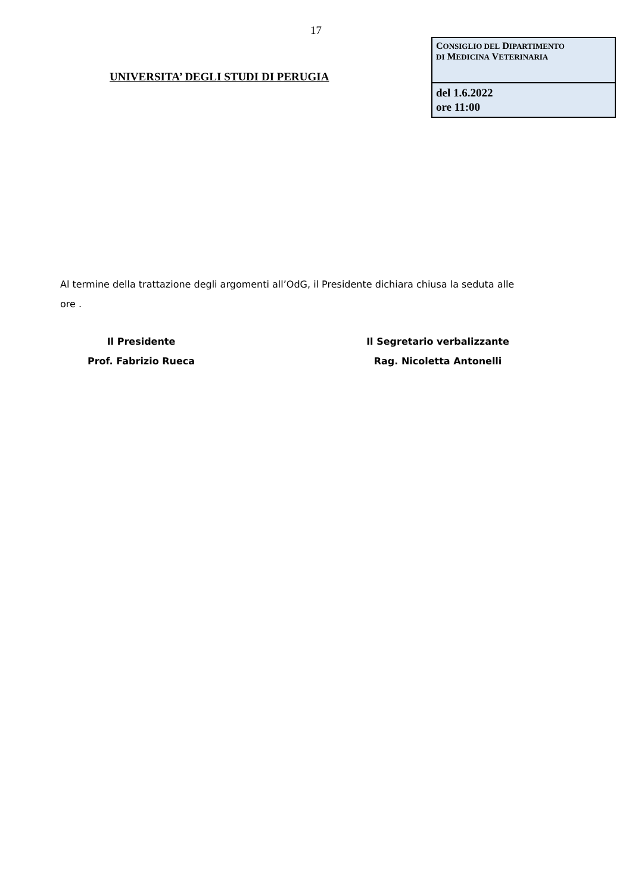17
UNIVERSITA’ DEGLI STUDI DI PERUGIA
| C ONSIGLIO DEL D IPARTIMENTO DI M EDICINA V ETERINARIA |
| del 1.6.2022 ore 11:00 |
Al termine della trattazione degli argomenti all’OdG, il Presidente dichiara chiusa la seduta alle ore .
Il Presidente
Prof. Fabrizio Rueca
Il Segretario verbalizzante
Rag. Nicoletta Antonelli